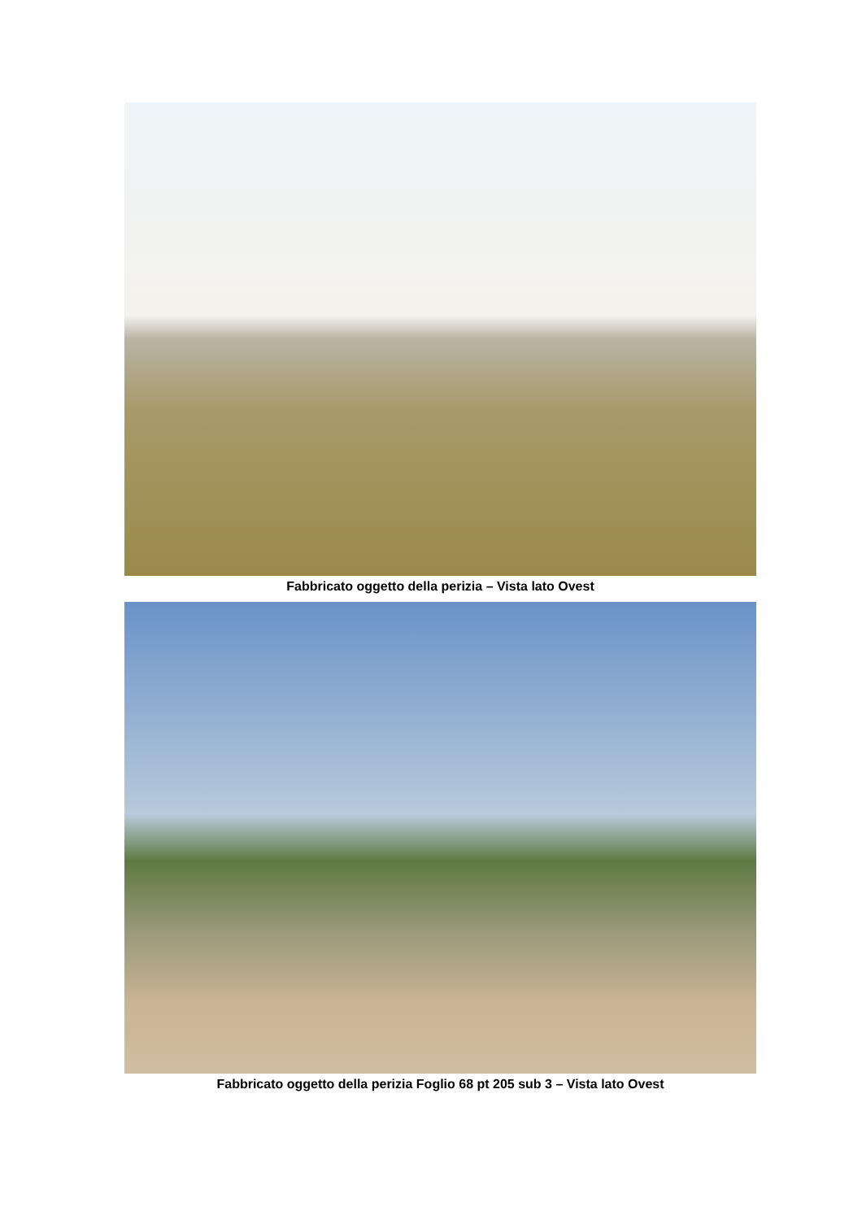Fabbricato oggetto della perizia – Vista lato Ovest
Fabbricato oggetto della perizia Foglio 68 pt 205 sub 3 – Vista lato Ovest